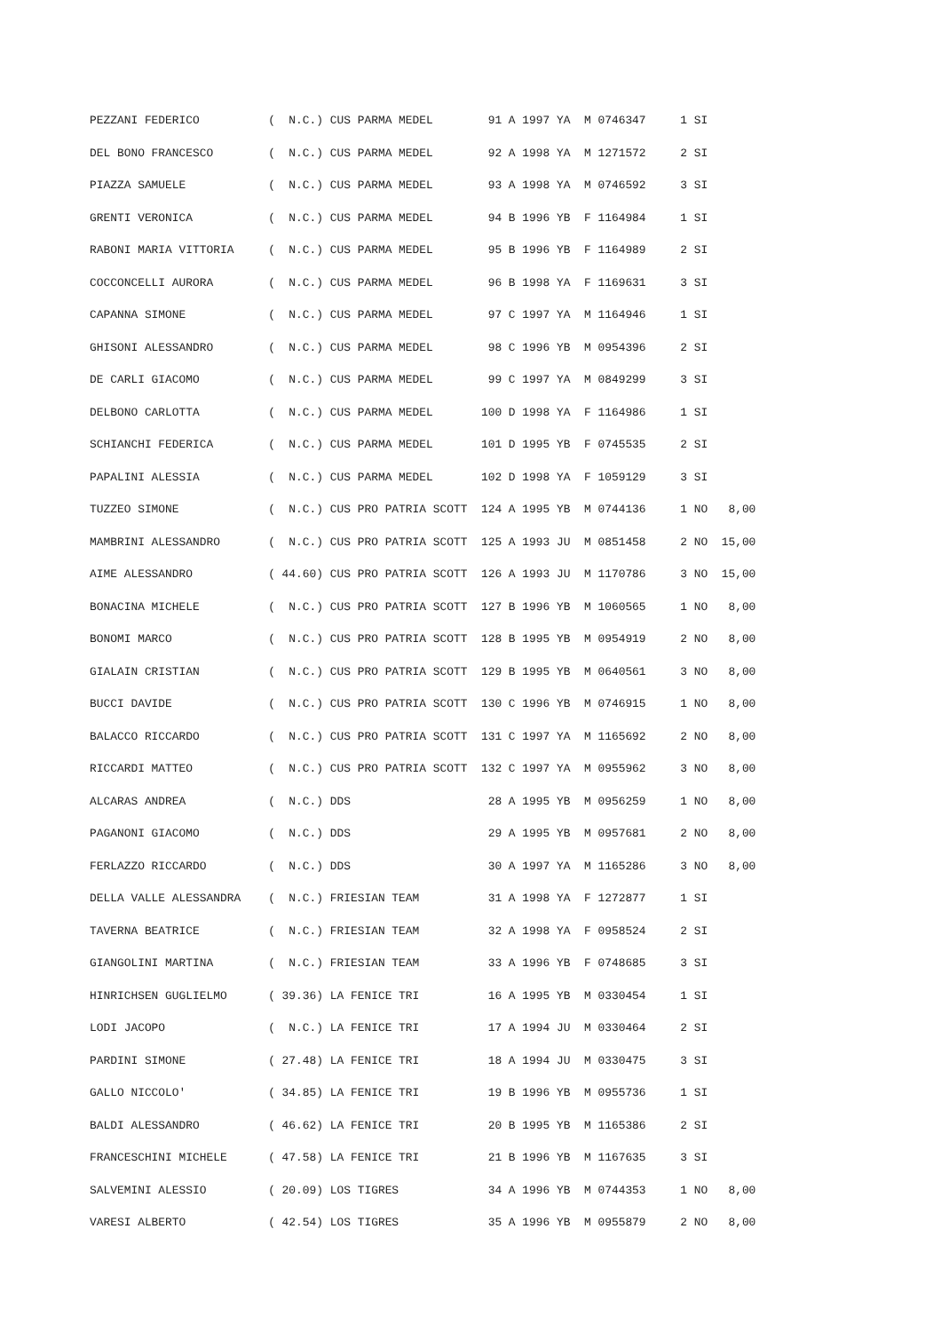PEZZANI FEDERICO          (  N.C.) CUS PARMA MEDEL        91 A 1997 YA  M 0746347     1 SI
DEL BONO FRANCESCO        (  N.C.) CUS PARMA MEDEL        92 A 1998 YA  M 1271572     2 SI
PIAZZA SAMUELE            (  N.C.) CUS PARMA MEDEL        93 A 1998 YA  M 0746592     3 SI
GRENTI VERONICA           (  N.C.) CUS PARMA MEDEL        94 B 1996 YB  F 1164984     1 SI
RABONI MARIA VITTORIA     (  N.C.) CUS PARMA MEDEL        95 B 1996 YB  F 1164989     2 SI
COCCONCELLI AURORA        (  N.C.) CUS PARMA MEDEL        96 B 1998 YA  F 1169631     3 SI
CAPANNA SIMONE            (  N.C.) CUS PARMA MEDEL        97 C 1997 YA  M 1164946     1 SI
GHISONI ALESSANDRO        (  N.C.) CUS PARMA MEDEL        98 C 1996 YB  M 0954396     2 SI
DE CARLI GIACOMO          (  N.C.) CUS PARMA MEDEL        99 C 1997 YA  M 0849299     3 SI
DELBONO CARLOTTA          (  N.C.) CUS PARMA MEDEL       100 D 1998 YA  F 1164986     1 SI
SCHIANCHI FEDERICA        (  N.C.) CUS PARMA MEDEL       101 D 1995 YB  F 0745535     2 SI
PAPALINI ALESSIA          (  N.C.) CUS PARMA MEDEL       102 D 1998 YA  F 1059129     3 SI
TUZZEO SIMONE             (  N.C.) CUS PRO PATRIA SCOTT  124 A 1995 YB  M 0744136     1 NO   8,00
MAMBRINI ALESSANDRO       (  N.C.) CUS PRO PATRIA SCOTT  125 A 1993 JU  M 0851458     2 NO  15,00
AIME ALESSANDRO           ( 44.60) CUS PRO PATRIA SCOTT  126 A 1993 JU  M 1170786     3 NO  15,00
BONACINA MICHELE          (  N.C.) CUS PRO PATRIA SCOTT  127 B 1996 YB  M 1060565     1 NO   8,00
BONOMI MARCO              (  N.C.) CUS PRO PATRIA SCOTT  128 B 1995 YB  M 0954919     2 NO   8,00
GIALAIN CRISTIAN          (  N.C.) CUS PRO PATRIA SCOTT  129 B 1995 YB  M 0640561     3 NO   8,00
BUCCI DAVIDE              (  N.C.) CUS PRO PATRIA SCOTT  130 C 1996 YB  M 0746915     1 NO   8,00
BALACCO RICCARDO          (  N.C.) CUS PRO PATRIA SCOTT  131 C 1997 YA  M 1165692     2 NO   8,00
RICCARDI MATTEO           (  N.C.) CUS PRO PATRIA SCOTT  132 C 1997 YA  M 0955962     3 NO   8,00
ALCARAS ANDREA            (  N.C.) DDS                    28 A 1995 YB  M 0956259     1 NO   8,00
PAGANONI GIACOMO          (  N.C.) DDS                    29 A 1995 YB  M 0957681     2 NO   8,00
FERLAZZO RICCARDO         (  N.C.) DDS                    30 A 1997 YA  M 1165286     3 NO   8,00
DELLA VALLE ALESSANDRA    (  N.C.) FRIESIAN TEAM          31 A 1998 YA  F 1272877     1 SI
TAVERNA BEATRICE          (  N.C.) FRIESIAN TEAM          32 A 1998 YA  F 0958524     2 SI
GIANGOLINI MARTINA        (  N.C.) FRIESIAN TEAM          33 A 1996 YB  F 0748685     3 SI
HINRICHSEN GUGLIELMO      ( 39.36) LA FENICE TRI          16 A 1995 YB  M 0330454     1 SI
LODI JACOPO               (  N.C.) LA FENICE TRI          17 A 1994 JU  M 0330464     2 SI
PARDINI SIMONE            ( 27.48) LA FENICE TRI          18 A 1994 JU  M 0330475     3 SI
GALLO NICCOLO'            ( 34.85) LA FENICE TRI          19 B 1996 YB  M 0955736     1 SI
BALDI ALESSANDRO          ( 46.62) LA FENICE TRI          20 B 1995 YB  M 1165386     2 SI
FRANCESCHINI MICHELE      ( 47.58) LA FENICE TRI          21 B 1996 YB  M 1167635     3 SI
SALVEMINI ALESSIO         ( 20.09) LOS TIGRES             34 A 1996 YB  M 0744353     1 NO   8,00
VARESI ALBERTO            ( 42.54) LOS TIGRES             35 A 1996 YB  M 0955879     2 NO   8,00